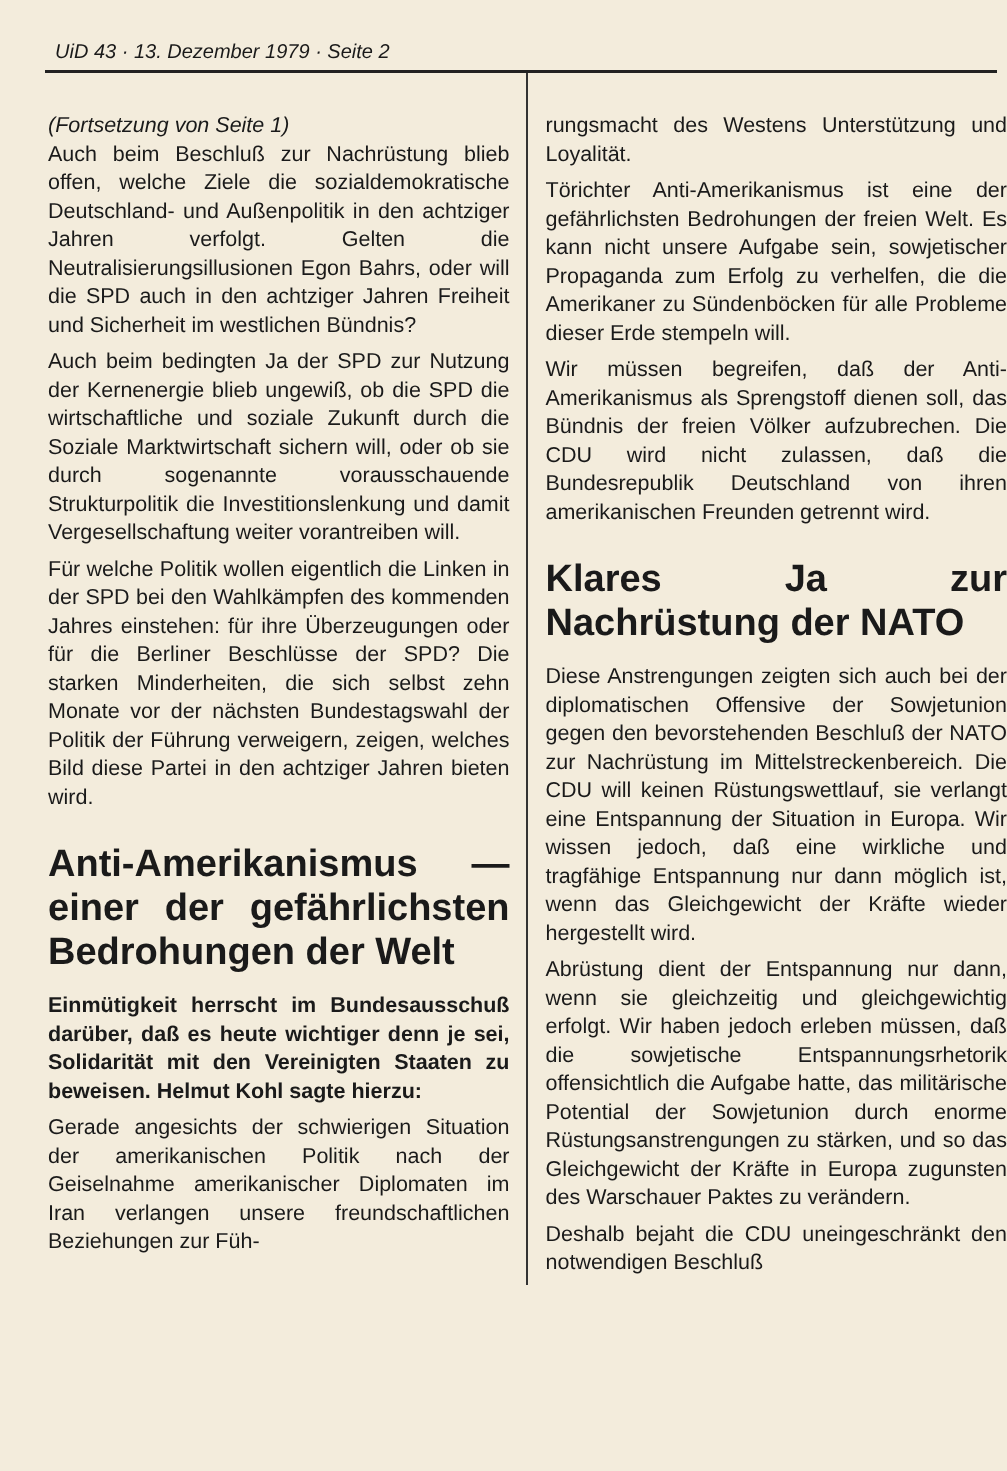UiD 43 · 13. Dezember 1979 · Seite 2
(Fortsetzung von Seite 1)
Auch beim Beschluß zur Nachrüstung blieb offen, welche Ziele die sozialdemokratische Deutschland- und Außenpolitik in den achtziger Jahren verfolgt. Gelten die Neutralisierungsillusionen Egon Bahrs, oder will die SPD auch in den achtziger Jahren Freiheit und Sicherheit im westlichen Bündnis?
Auch beim bedingten Ja der SPD zur Nutzung der Kernenergie blieb ungewiß, ob die SPD die wirtschaftliche und soziale Zukunft durch die Soziale Marktwirtschaft sichern will, oder ob sie durch sogenannte vorausschauende Strukturpolitik die Investitionslenkung und damit Vergesellschaftung weiter vorantreiben will.
Für welche Politik wollen eigentlich die Linken in der SPD bei den Wahlkämpfen des kommenden Jahres einstehen: für ihre Überzeugungen oder für die Berliner Beschlüsse der SPD? Die starken Minderheiten, die sich selbst zehn Monate vor der nächsten Bundestagswahl der Politik der Führung verweigern, zeigen, welches Bild diese Partei in den achtziger Jahren bieten wird.
Anti-Amerikanismus — einer der gefährlichsten Bedrohungen der Welt
Einmütigkeit herrscht im Bundesausschuß darüber, daß es heute wichtiger denn je sei, Solidarität mit den Vereinigten Staaten zu beweisen. Helmut Kohl sagte hierzu:
Gerade angesichts der schwierigen Situation der amerikanischen Politik nach der Geiselnahme amerikanischer Diplomaten im Iran verlangen unsere freundschaftlichen Beziehungen zur Füh-
rungsmacht des Westens Unterstützung und Loyalität.
Törichter Anti-Amerikanismus ist eine der gefährlichsten Bedrohungen der freien Welt. Es kann nicht unsere Aufgabe sein, sowjetischer Propaganda zum Erfolg zu verhelfen, die die Amerikaner zu Sündenböcken für alle Probleme dieser Erde stempeln will.
Wir müssen begreifen, daß der Anti-Amerikanismus als Sprengstoff dienen soll, das Bündnis der freien Völker aufzubrechen. Die CDU wird nicht zulassen, daß die Bundesrepublik Deutschland von ihren amerikanischen Freunden getrennt wird.
Klares Ja zur Nachrüstung der NATO
Diese Anstrengungen zeigten sich auch bei der diplomatischen Offensive der Sowjetunion gegen den bevorstehenden Beschluß der NATO zur Nachrüstung im Mittelstreckenbereich. Die CDU will keinen Rüstungswettlauf, sie verlangt eine Entspannung der Situation in Europa. Wir wissen jedoch, daß eine wirkliche und tragfähige Entspannung nur dann möglich ist, wenn das Gleichgewicht der Kräfte wieder hergestellt wird.
Abrüstung dient der Entspannung nur dann, wenn sie gleichzeitig und gleichgewichtig erfolgt. Wir haben jedoch erleben müssen, daß die sowjetische Entspannungsrhetorik offensichtlich die Aufgabe hatte, das militärische Potential der Sowjetunion durch enorme Rüstungsanstrengungen zu stärken, und so das Gleichgewicht der Kräfte in Europa zugunsten des Warschauer Paktes zu verändern.
Deshalb bejaht die CDU uneingeschränkt den notwendigen Beschluß